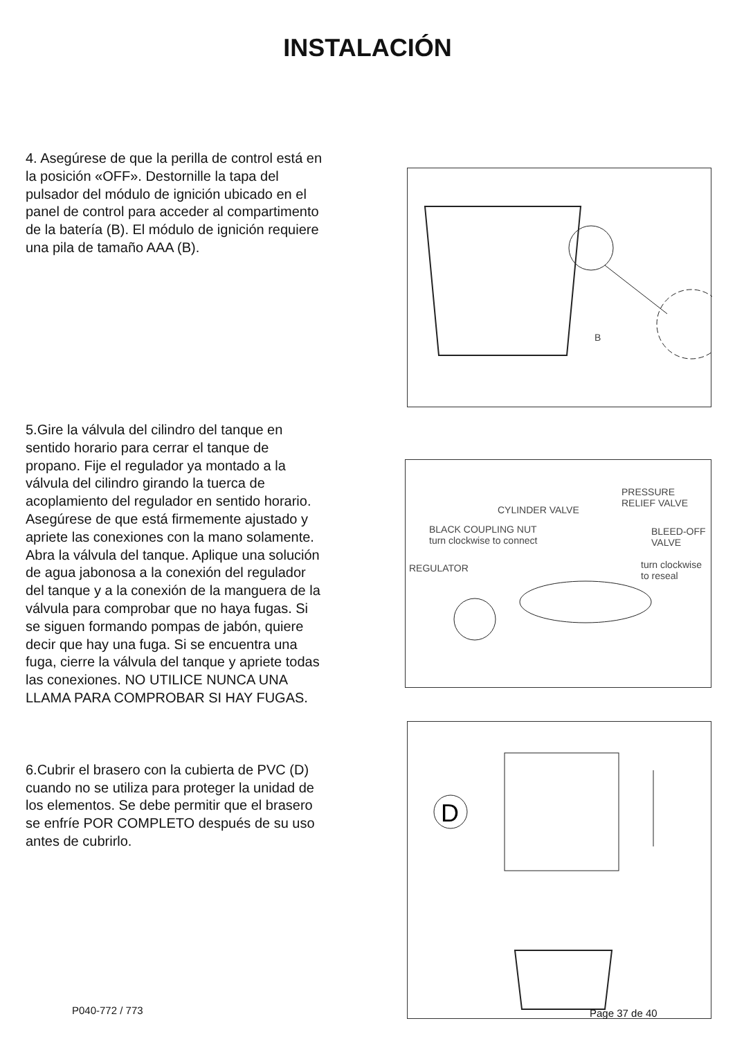INSTALACIÓN
4. Asegúrese de que la perilla de control está en la posición «OFF». Destornille la tapa del pulsador del módulo de ignición ubicado en el panel de control para acceder al compartimento de la batería (B). El módulo de ignición requiere una pila de tamaño AAA (B).
B
5.Gire la válvula del cilindro del tanque en sentido horario para cerrar el tanque de propano. Fije el regulador ya montado a la válvula del cilindro girando la tuerca de acoplamiento del regulador en sentido horario. Asegúrese de que está firmemente ajustado y apriete las conexiones con la mano solamente. Abra la válvula del tanque. Aplique una solución de agua jabonosa a la conexión del regulador del tanque y a la conexión de la manguera de la válvula para comprobar que no haya fugas. Si se siguen formando pompas de jabón, quiere decir que hay una fuga. Si se encuentra una fuga, cierre la válvula del tanque y apriete todas las conexiones. NO UTILICE NUNCA UNA LLAMA PARA COMPROBAR SI HAY FUGAS.
PRESSURE
RELIEF VALVE
CYLINDER VALVE
BLACK COUPLING NUT
turn clockwise to connect
BLEED-OFF
VALVE
REGULATOR turn clockwise
to reseal
6.Cubrir el brasero con la cubierta de PVC (D) cuando no se utiliza para proteger la unidad de los elementos. Se debe permitir que el brasero se enfríe POR COMPLETO después de su uso antes de cubrirlo.
D
P040-772 / 773 Page 37 de 40